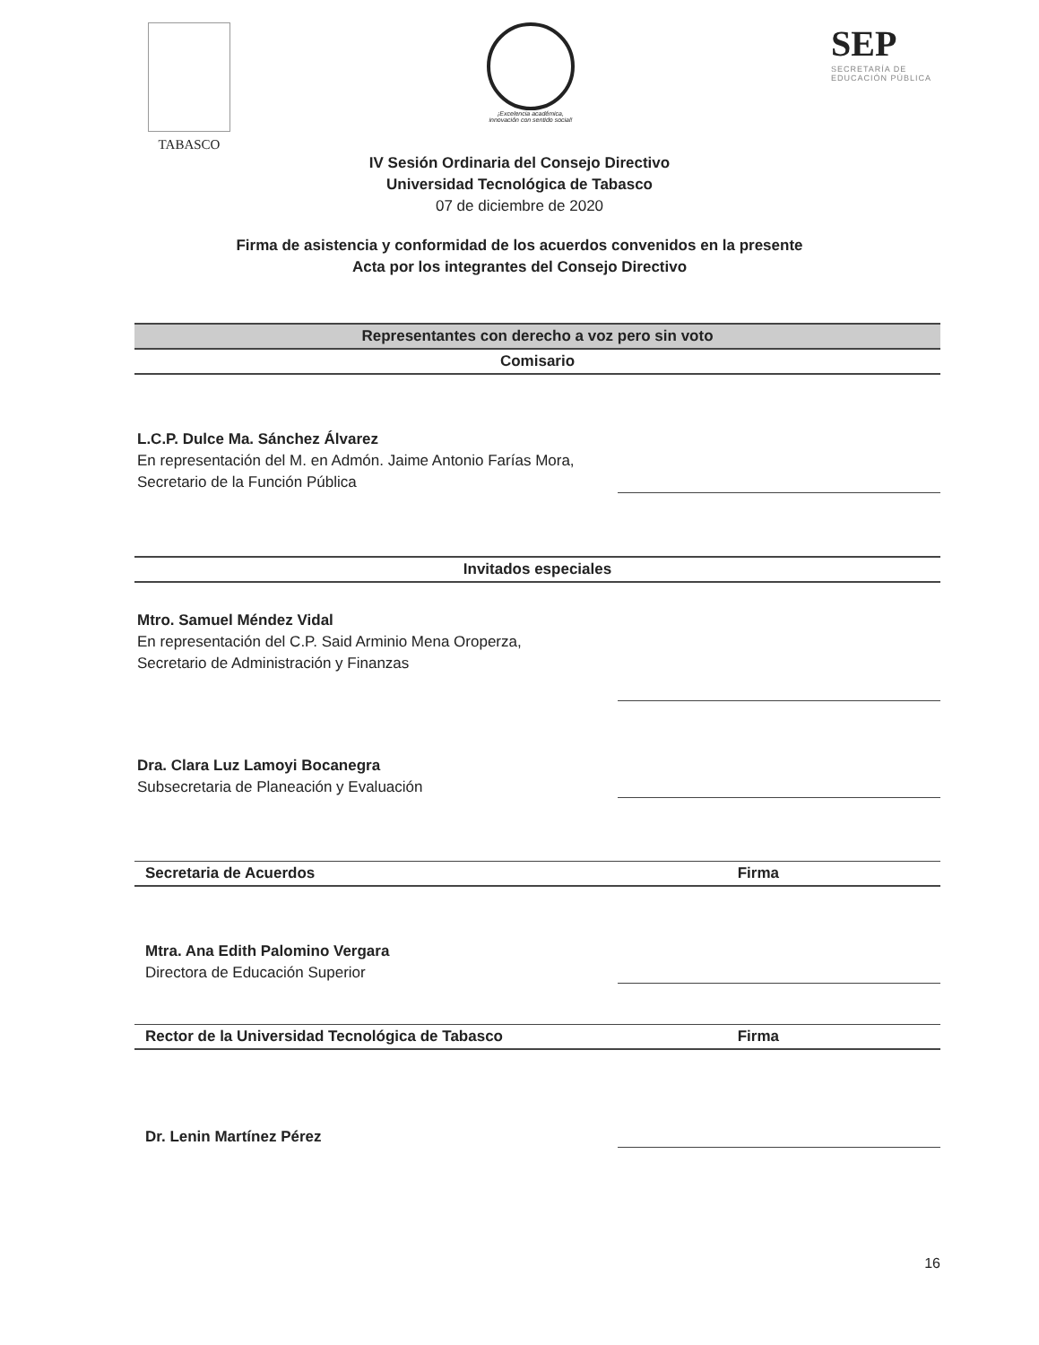TABASCO
¡Excelencia académica,
innovación con sentido social!
SEP
SECRETARÍA DE
EDUCACIÓN PÚBLICA
IV Sesión Ordinaria del Consejo Directivo
Universidad Tecnológica de Tabasco
07 de diciembre de 2020
Firma de asistencia y conformidad de los acuerdos convenidos en la presente
Acta por los integrantes del Consejo Directivo
Representantes con derecho a voz pero sin voto
Comisario
L.C.P. Dulce Ma. Sánchez Álvarez
En representación del M. en Admón. Jaime Antonio Farías Mora,
Secretario de la Función Pública
Invitados especiales
Mtro. Samuel Méndez Vidal
En representación del C.P. Said Arminio Mena Oroperza,
Secretario de Administración y Finanzas
Dra. Clara Luz Lamoyi Bocanegra
Subsecretaria de Planeación y Evaluación
Secretaria de Acuerdos Firma
Mtra. Ana Edith Palomino Vergara
Directora de Educación Superior
Rector de la Universidad Tecnológica de Tabasco Firma
Dr. Lenin Martínez Pérez
16